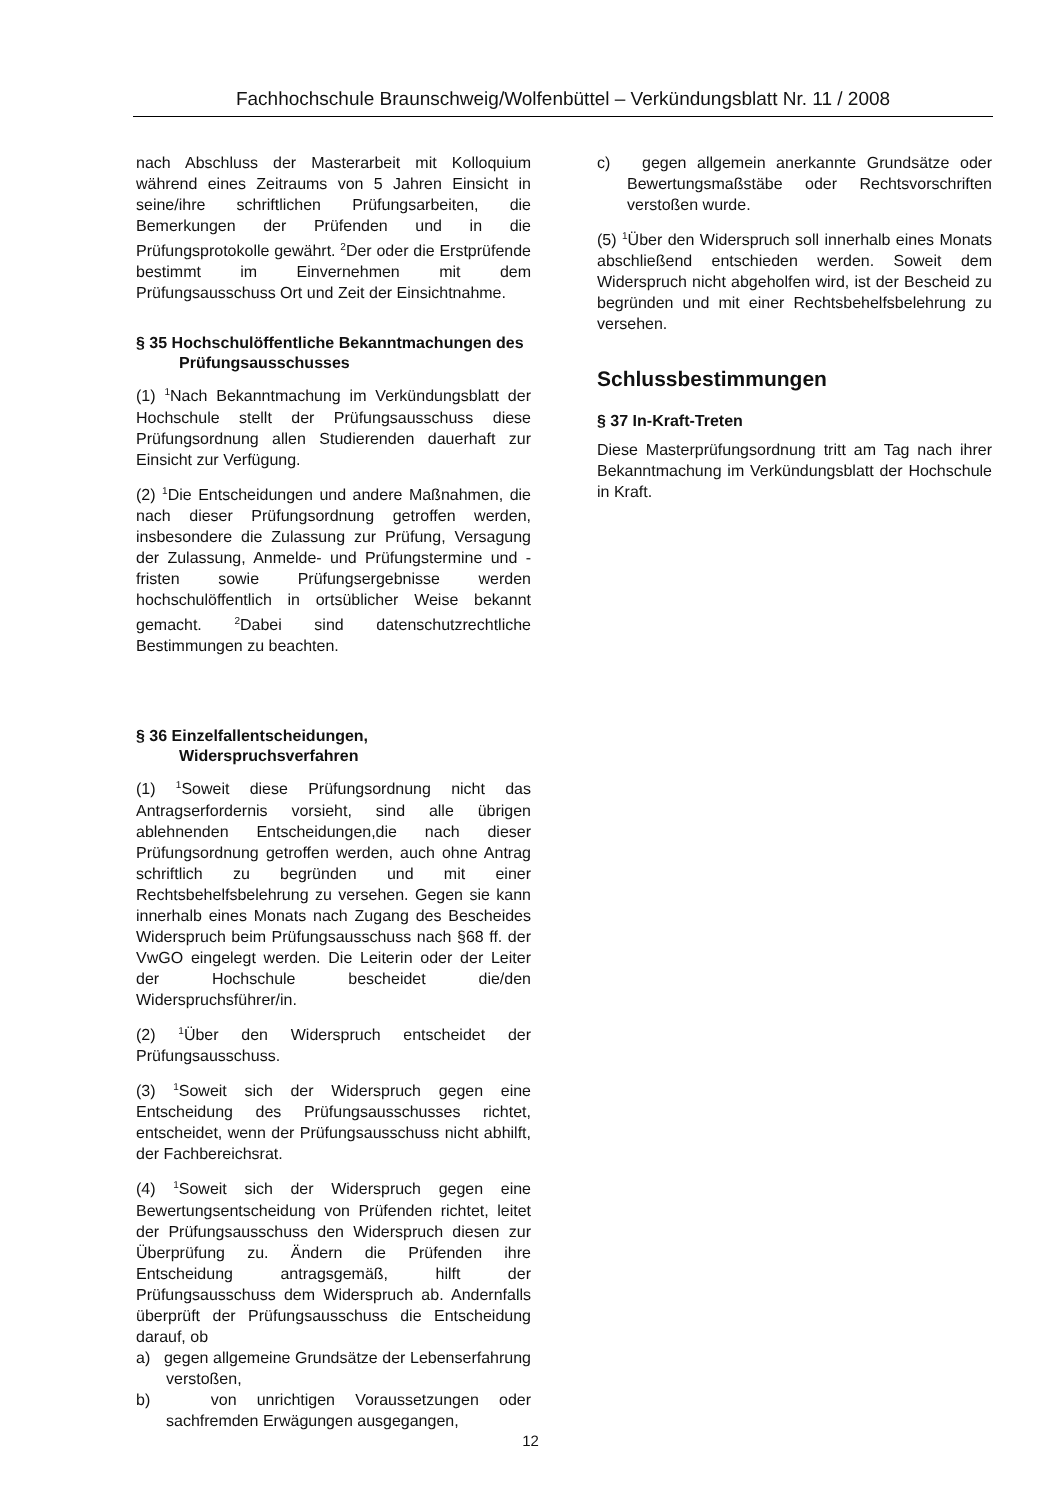Fachhochschule Braunschweig/Wolfenbüttel – Verkündungsblatt Nr. 11 / 2008
nach Abschluss der Masterarbeit mit Kolloquium während eines Zeitraums von 5 Jahren Einsicht in seine/ihre schriftlichen Prüfungsarbeiten, die Bemerkungen der Prüfenden und in die Prüfungsprotokolle gewährt. <sup>2</sup>Der oder die Erstprüfende bestimmt im Einvernehmen mit dem Prüfungsausschuss Ort und Zeit der Einsichtnahme.
§ 35 Hochschulöffentliche Bekanntmachungen des Prüfungsausschusses
(1) <sup>1</sup>Nach Bekanntmachung im Verkündungsblatt der Hochschule stellt der Prüfungsausschuss diese Prüfungsordnung allen Studierenden dauerhaft zur Einsicht zur Verfügung.
(2) <sup>1</sup>Die Entscheidungen und andere Maßnahmen, die nach dieser Prüfungsordnung getroffen werden, insbesondere die Zulassung zur Prüfung, Versagung der Zulassung, Anmelde- und Prüfungstermine und -fristen sowie Prüfungsergebnisse werden hochschulöffentlich in ortsüblicher Weise bekannt gemacht. <sup>2</sup>Dabei sind datenschutzrechtliche Bestimmungen zu beachten.
§ 36 Einzelfallentscheidungen, Widerspruchsverfahren
(1) <sup>1</sup>Soweit diese Prüfungsordnung nicht das Antragserfordernis vorsieht, sind alle übrigen ablehnenden Entscheidungen,die nach dieser Prüfungsordnung getroffen werden, auch ohne Antrag schriftlich zu begründen und mit einer Rechtsbehelfsbelehrung zu versehen. Gegen sie kann innerhalb eines Monats nach Zugang des Bescheides Widerspruch beim Prüfungsausschuss nach §68 ff. der VwGO eingelegt werden. Die Leiterin oder der Leiter der Hochschule bescheidet die/den Widerspruchsführer/in.
(2) <sup>1</sup>Über den Widerspruch entscheidet der Prüfungsausschuss.
(3) <sup>1</sup>Soweit sich der Widerspruch gegen eine Entscheidung des Prüfungsausschusses richtet, entscheidet, wenn der Prüfungsausschuss nicht abhilft, der Fachbereichsrat.
(4) <sup>1</sup>Soweit sich der Widerspruch gegen eine Bewertungsentscheidung von Prüfenden richtet, leitet der Prüfungsausschuss den Widerspruch diesen zur Überprüfung zu. Ändern die Prüfenden ihre Entscheidung antragsgemäß, hilft der Prüfungsausschuss dem Widerspruch ab. Andernfalls überprüft der Prüfungsausschuss die Entscheidung darauf, ob
a) gegen allgemeine Grundsätze der Lebenserfahrung verstoßen,
b) von unrichtigen Voraussetzungen oder sachfremden Erwägungen ausgegangen,
c) gegen allgemein anerkannte Grundsätze oder Bewertungsmaßstäbe oder Rechtsvorschriften verstoßen wurde.
(5) <sup>1</sup>Über den Widerspruch soll innerhalb eines Monats abschließend entschieden werden. Soweit dem Widerspruch nicht abgeholfen wird, ist der Bescheid zu begründen und mit einer Rechtsbehelfsbelehrung zu versehen.
Schlussbestimmungen
§ 37 In-Kraft-Treten
Diese Masterprüfungsordnung tritt am Tag nach ihrer Bekanntmachung im Verkündungsblatt der Hochschule in Kraft.
12